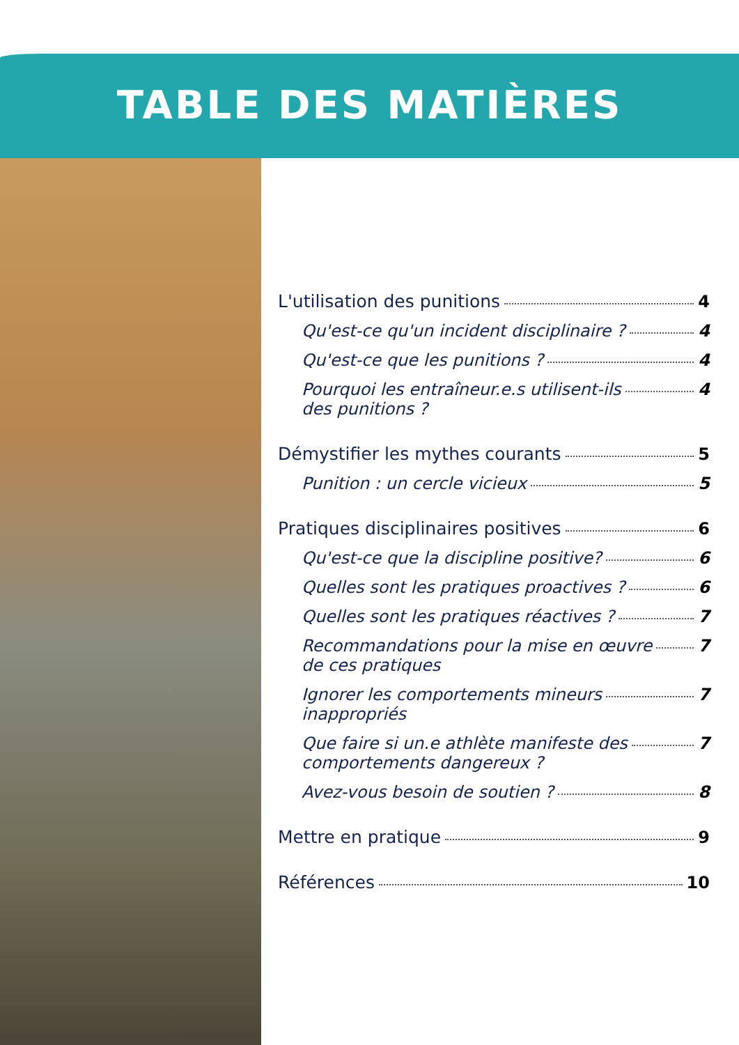TABLE DES MATIÈRES
L'utilisation des punitions 4
Qu'est-ce qu'un incident disciplinaire ? 4
Qu'est-ce que les punitions ? 4
Pourquoi les entraîneur.e.s utilisent-ils
des punitions ? 4
Démystifier les mythes courants 5
Punition : un cercle vicieux 5
Pratiques disciplinaires positives 6
Qu'est-ce que la discipline positive? 6
Quelles sont les pratiques proactives ? 6
Quelles sont les pratiques réactives ? 7
Recommandations pour la mise en œuvre
de ces pratiques 7
Ignorer les comportements mineurs
inappropriés 7
Que faire si un.e athlète manifeste des
comportements dangereux ? 7
Avez-vous besoin de soutien ? 8
Mettre en pratique 9
Références 10